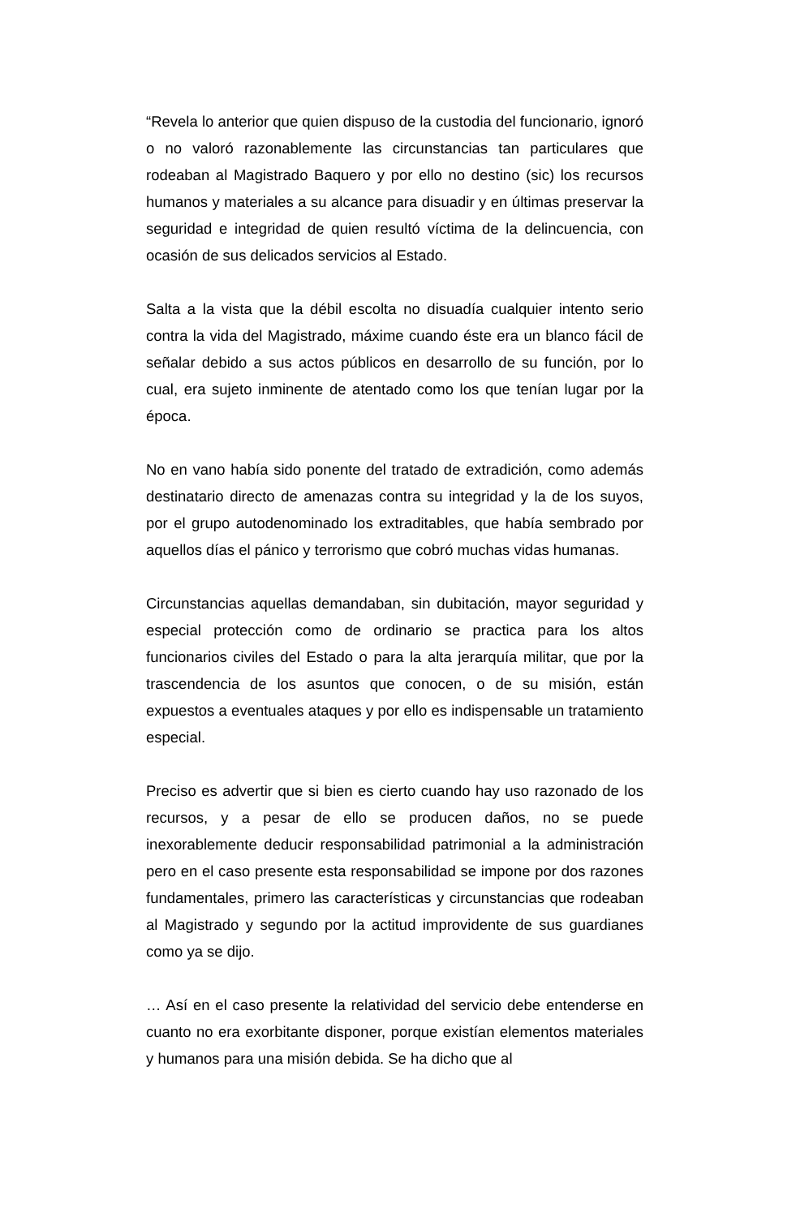“Revela lo anterior que quien dispuso de la custodia del funcionario, ignoró o no valoró razonablemente las circunstancias tan particulares que rodeaban al Magistrado Baquero y por ello no destino (sic) los recursos humanos y materiales a su alcance para disuadir y en últimas preservar la seguridad e integridad de quien resultó víctima de la delincuencia, con ocasión de sus delicados servicios al Estado.
Salta a la vista que la débil escolta no disuadía cualquier intento serio contra la vida del Magistrado, máxime cuando éste era un blanco fácil de señalar debido a sus actos públicos en desarrollo de su función, por lo cual, era sujeto inminente de atentado como los que tenían lugar por la época.
No en vano había sido ponente del tratado de extradición, como además destinatario directo de amenazas contra su integridad y la de los suyos, por el grupo autodenominado los extraditables, que había sembrado por aquellos días el pánico y terrorismo que cobró muchas vidas humanas.
Circunstancias aquellas demandaban, sin dubitación, mayor seguridad y especial protección como de ordinario se practica para los altos funcionarios civiles del Estado o para la alta jerarquía militar, que por la trascendencia de los asuntos que conocen, o de su misión, están expuestos a eventuales ataques y por ello es indispensable un tratamiento especial.
Preciso es advertir que si bien es cierto cuando hay uso razonado de los recursos, y a pesar de ello se producen daños, no se puede inexorablemente deducir responsabilidad patrimonial a la administración pero en el caso presente esta responsabilidad se impone por dos razones fundamentales, primero las características y circunstancias que rodeaban al Magistrado y segundo por la actitud improvidente de sus guardianes como ya se dijo.
… Así en el caso presente la relatividad del servicio debe entenderse en cuanto no era exorbitante disponer, porque existían elementos materiales y humanos para una misión debida. Se ha dicho que al